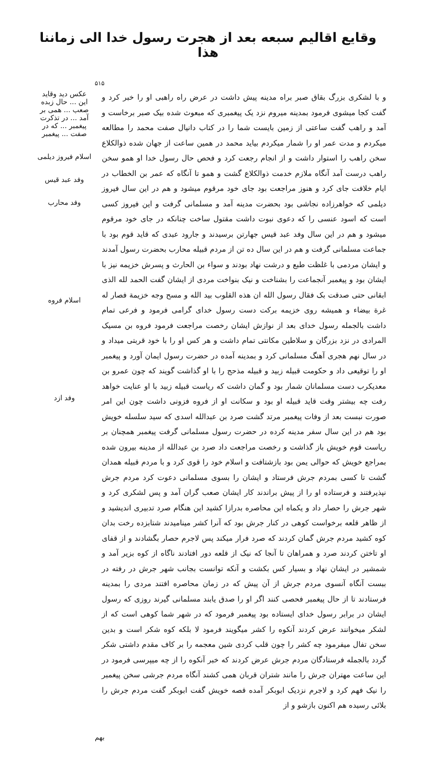وقایع اقالیم سبعه بعد از هجرت رسول خدا الی زماننا هذا
۵۱۵
و با لشکری بزرگ بقاق صبر براه مدینه پیش داشت در عرض راه راهبی او را خبر کرد و گفت کجا میشوی فرمود بمدینه میروم نزد یک پیغمبری که مبعوث شده بیک صبر برخاست و آمد و راهب گفت ساعتی از زمین بایست شما را در کتاب دانیال صفت محمد را مطالعه میکردم و مدت عمر او را شمار میکردم بیاید محمد در همین ساعت از جهان شده ذوالکلاع سخن راهب را استوار داشت و از انجام رجعت کرد و فحص حال رسول خدا او همو سخن راهب درست آمد آنگاه ملازم خدمت ذوالکلاع گشت و همو تا آنگاه که عمر بن الخطاب در ایام خلافت جای کرد و هنوز مراجعت بود جای خود مرقوم میشود و هم در این سال فیروز دیلمی که خواهرزاده نجاشی بود بحضرت مدینه آمد و مسلمانی گرفت و این فیروز کسی است که اسود عنسی را که دعوی نبوت داشت مقتول ساخت چنانکه در جای خود مرقوم میشود و هم در این سال وفد عبد قیس جهارتن برسیدند و جارود عبدی که قاید قوم بود با جماعت مسلمانی گرفت و هم در این سال ده تن از مردم قبیله محارب بحضرت رسول آمدند و ایشان مردمی با غلظت طبع و درشت نهاد بودند و سواء بن الحارث و پسرش خزیمه نیز با ایشان بود و پیغمبر آنجماعت را بشناخت و نیک بنواخت مردی از ایشان گفت الحمد لله الذی ابقانی حتی صدقت بک فقال رسول الله ان هذه القلوب بید الله و مسح وجه خزیمة فصار له غرة بیضاء و همیشه روی خزیمه برکت دست رسول خدای گرامی فرمود و فرعی تمام داشت بالجمله رسول خدای بعد از نوازش ایشان رخصت مراجعت فرمود فروه بن مسیک المرادی در نزد بزرگان و سلاطین مکانتی تمام داشت و هر کس او را با خود قربتی میداد و در سال نهم هجری آهنگ مسلمانی کرد و بمدینه آمده در حضرت رسول ایمان آورد و پیغمبر او را توقیعی داد و حکومت قبیله زبید و قبیله مذحج را با او گذاشت گویند که چون عمرو بن معدیکرب دست مسلمانان شمار بود و گمان داشت که ریاست قبیله زبید با او عنایت خواهد رفت چه بیشتر وقت قاید قبیله او بود و سکانت او از فروه فزونی داشت چون این امر صورت نبست بعد از وفات پیغمبر مرتد گشت صرد بن عبدالله اسدی که سید سلسله خویش بود هم در این سال سفر مدینه کرده در حضرت رسول مسلمانی گرفت پیغمبر همچنان بر ریاست قوم خویش باز گذاشت و رخصت مراجعت داد صرد بن عبدالله از مدینه بیرون شده بمراجع خویش که حوالی یمن بود بازشتافت و اسلام خود را قوی کرد و با مردم قبیله همدان گشت تا کسی بمردم جرش فرستاد و ایشان را بسوی مسلمانی دعوت کرد مردم جرش نپذیرفتند و فرستاده او را از پیش براندند کار ایشان صعب گران آمد و پس لشکری کرد و شهر جرش را حصار داد و یکماه این محاصره بدرازا کشید این هنگام صرد تدبیری اندیشید و از ظاهر قلعه برخواست کوهی در کنار جرش بود که آنرا کشر مینامیدند شتابزده رخت بدان کوه کشید مردم جرش گمان کردند که صرد فرار میکند پس لاجرم حصار بگشادند و از قفای او تاختن کردند صرد و همراهان تا آنجا که نیک از قلعه دور افتادند ناگاه از کوه بزیر آمد و شمشیر در ایشان نهاد و بسیار کس بکشت و آنکه توانست بجانب شهر جرش در رفته در ببست آنگاه آنسوی مردم جرش از آن پیش که در زمان محاصره افتند مردی را بمدینه فرستادند تا از حال پیغمبر فحصی کنند اگر او را صدق یابند مسلمانی گیرند روزی که رسول ایشان در برابر رسول خدای ایستاده بود پیغمبر فرمود که در شهر شما کوهی است که از لشکر میخوانند عرض کردند آنکوه را کشر میگویند فرمود لا بلکه کوه شکر است و بدین سخن تفال میفرمود چه کشر را چون قلب کردی شین معجمه را بر کاف مقدم داشتی شکر گردد بالجمله فرستادگان مردم جرش عرض کردند که خبر آنکوه را از چه میپرسی فرمود در این ساعت مهتران جرش را مانند شتران قربان همی کشند آنگاه مردم جرشی سخن پیغمبر را نیک فهم کرد و لاجرم نزدیک ابوبکر آمده قصه خویش گفت ابوبکر گفت مردم جرش را بلائی رسیده هم اکنون بازشو و از
عکس دید وقاید این ... حال زبده صعب ... همی بر آمد ... در تذکرت پیغمبر ... که در صفت ... پیغمبر
اسلام فیروز دیلمی
وفد عبد قیس
وفد محارب
اسلام فروه
وفد ازد
بهم